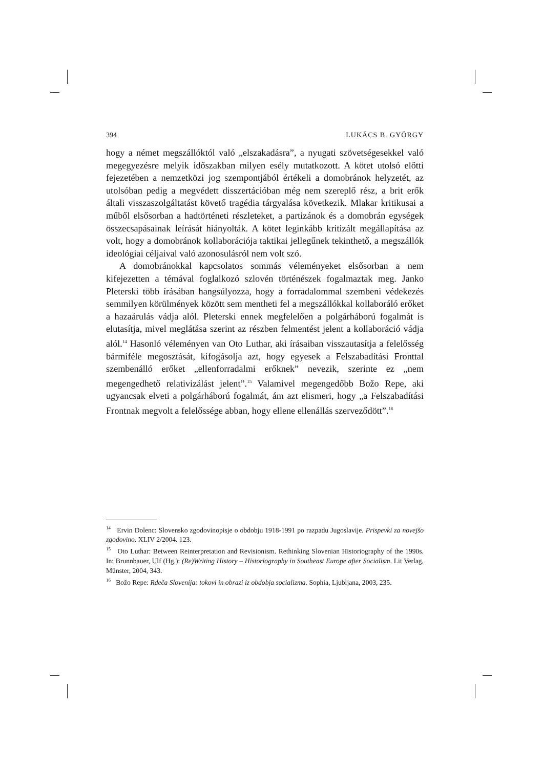394 LUKÁCS B. GYÖRGY
hogy a német megszállóktól való „elszakadásra”, a nyugati szövetségesekkel való megegyezésre melyik időszakban milyen esély mutatkozott. A kötet utolsó előtti fejezetében a nemzetközi jog szempontjából értékeli a domobránok helyzetét, az utolsóban pedig a megvédett disszertációban még nem szereplő rész, a brit erők általi visszaszolgáltatást követő tragédia tárgyalása következik. Mlakar kritikusai a műből elsősorban a hadtörténeti részleteket, a partizánok és a domobrán egységek összecsapásainak leírását hiányolták. A kötet leginkább kritizált megállapítása az volt, hogy a domobránok kollaborációja taktikai jellegűnek tekinthető, a megszállók ideológiai céljaival való azonosulásról nem volt szó.
A domobránokkal kapcsolatos sommás véleményeket elsősorban a nem kifejezetten a témával foglalkozó szlovén történészek fogalmaztak meg. Janko Pleterski több írásában hangsúlyozza, hogy a forradalommal szembeni védekezés semmilyen körülmények között sem mentheti fel a megszállókkal kollaboráló erőket a hazaárulás vádja alól. Pleterski ennek megfelelően a polgárháború fogalmát is elutasítja, mivel meglátása szerint az részben felmentést jelent a kollaboráció vádja alól.<sup>14</sup> Hasonló véleményen van Oto Luthar, aki írásaiban visszautasítja a felelősség bármiféle megosztását, kifogásolja azt, hogy egyesek a Felszabadítási Fronttal szembenálló erőket „ellenforradalmi erőknek” nevezik, szerinte ez „nem megengedhető relativizálást jelent”.<sup>15</sup> Valamivel megengedőbb Božo Repe, aki ugyancsak elveti a polgárháború fogalmát, ám azt elismeri, hogy „a Felszabadítási Frontnak megvolt a felelőssége abban, hogy ellene ellenállás szerveződött”.<sup>16</sup>
<sup>14</sup> Ervin Dolenc: Slovensko zgodovinopisje o obdobju 1918-1991 po razpadu Jugoslavije. Prispevki za novejšo zgodovino. XLIV 2/2004. 123.
<sup>15</sup> Oto Luthar: Between Reinterpretation and Revisionism. Rethinking Slovenian Historiography of the 1990s. In: Brunnbauer, Ulf (Hg.): (Re)Writing History – Historiography in Southeast Europe after Socialism. Lit Verlag, Münster, 2004, 343.
<sup>16</sup> Božo Repe: Rdeča Slovenija: tokovi in obrazi iz obdobja socializma. Sophia, Ljubljana, 2003, 235.